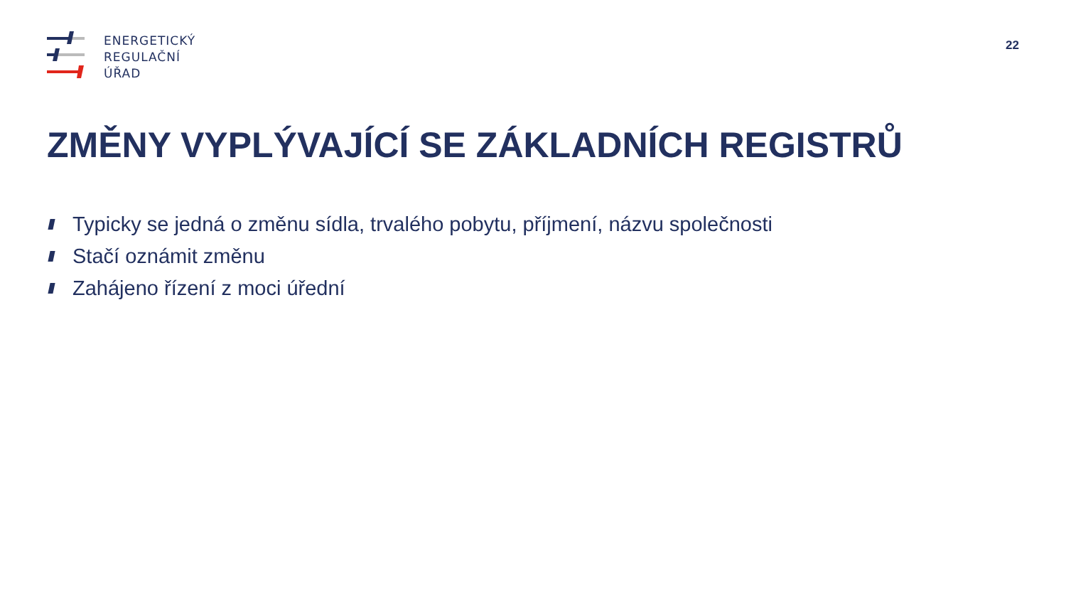ENERGETICKÝ
REGULAČNÍ
ÚŘAD
22
ZMĚNY VYPLÝVAJÍCÍ SE ZÁKLADNÍCH REGISTRŮ
Typicky se jedná o změnu sídla, trvalého pobytu, příjmení, názvu společnosti
Stačí oznámit změnu
Zahájeno řízení z moci úřední